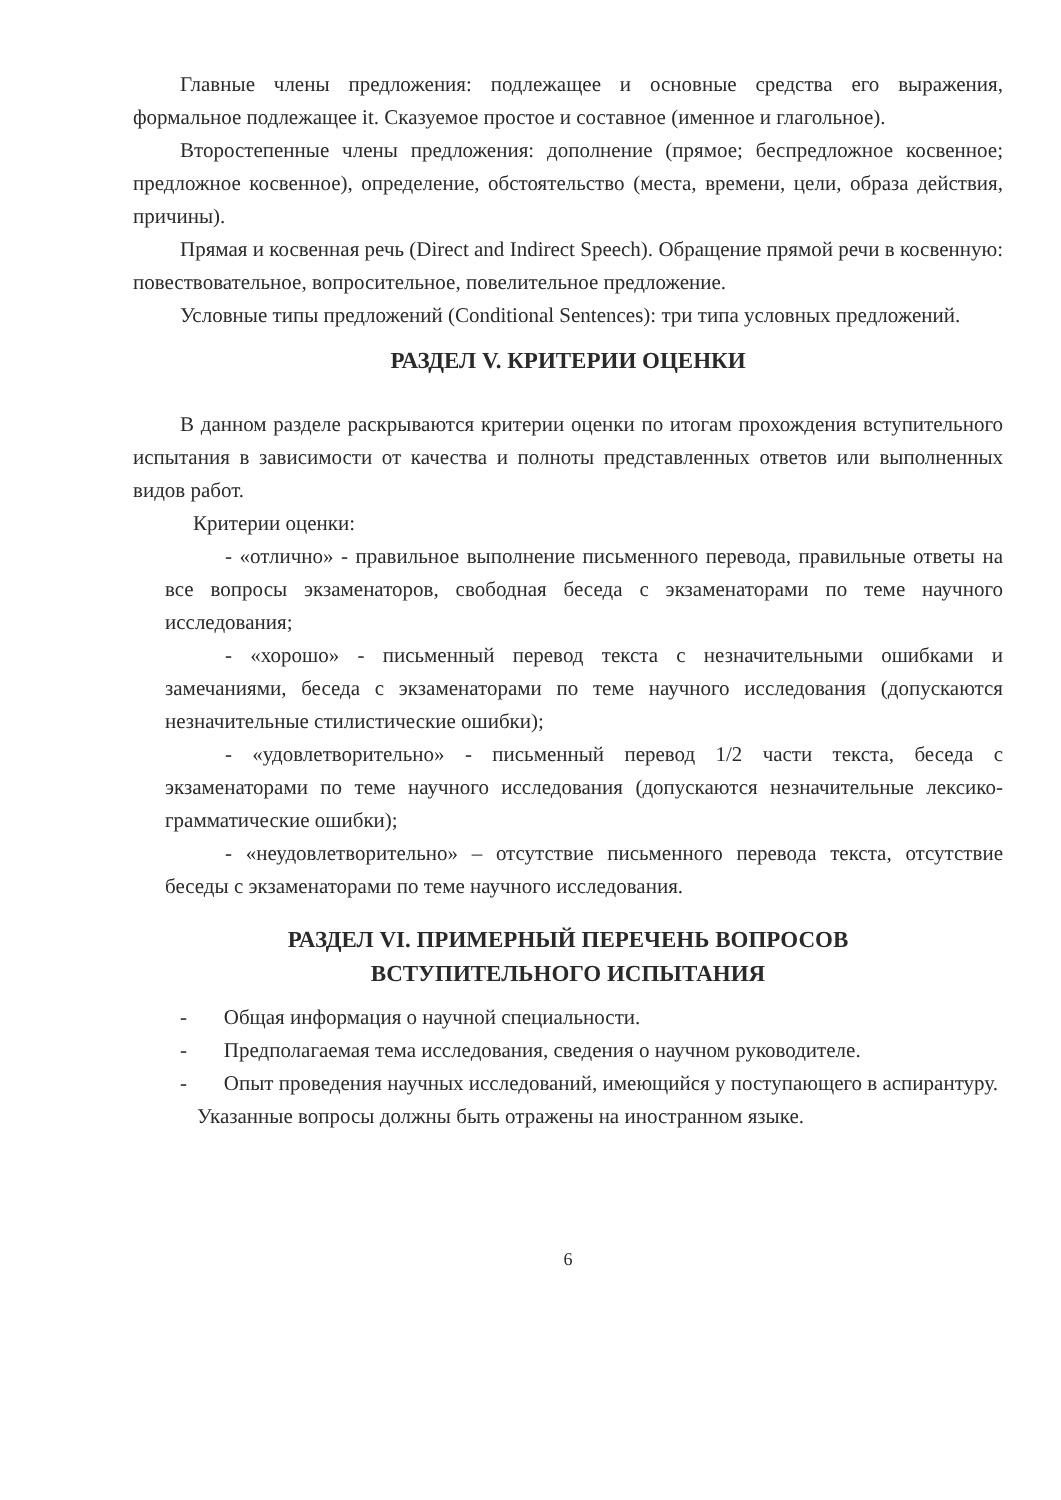Главные члены предложения: подлежащее и основные средства его выражения, формальное подлежащее it. Сказуемое простое и составное (именное и глагольное).
Второстепенные члены предложения: дополнение (прямое; беспредложное косвенное; предложное косвенное), определение, обстоятельство (места, времени, цели, образа действия, причины).
Прямая и косвенная речь (Direct and Indirect Speech). Обращение прямой речи в косвенную: повествовательное, вопросительное, повелительное предложение.
Условные типы предложений (Conditional Sentences): три типа условных предложений.
РАЗДЕЛ V. КРИТЕРИИ ОЦЕНКИ
В данном разделе раскрываются критерии оценки по итогам прохождения вступительного испытания в зависимости от качества и полноты представленных ответов или выполненных видов работ.
Критерии оценки:
- «отлично» - правильное выполнение письменного перевода, правильные ответы на все вопросы экзаменаторов, свободная беседа с экзаменаторами по теме научного исследования;
- «хорошо» - письменный перевод текста с незначительными ошибками и замечаниями, беседа с экзаменаторами по теме научного исследования (допускаются незначительные стилистические ошибки);
- «удовлетворительно» - письменный перевод 1/2 части текста, беседа с экзаменаторами по теме научного исследования (допускаются незначительные лексико-грамматические ошибки);
- «неудовлетворительно» – отсутствие письменного перевода текста, отсутствие беседы с экзаменаторами по теме научного исследования.
РАЗДЕЛ VI. ПРИМЕРНЫЙ ПЕРЕЧЕНЬ ВОПРОСОВ
ВСТУПИТЕЛЬНОГО ИСПЫТАНИЯ
- Общая информация о научной специальности.
- Предполагаемая тема исследования, сведения о научном руководителе.
- Опыт проведения научных исследований, имеющийся у поступающего в аспирантуру.
Указанные вопросы должны быть отражены на иностранном языке.
6